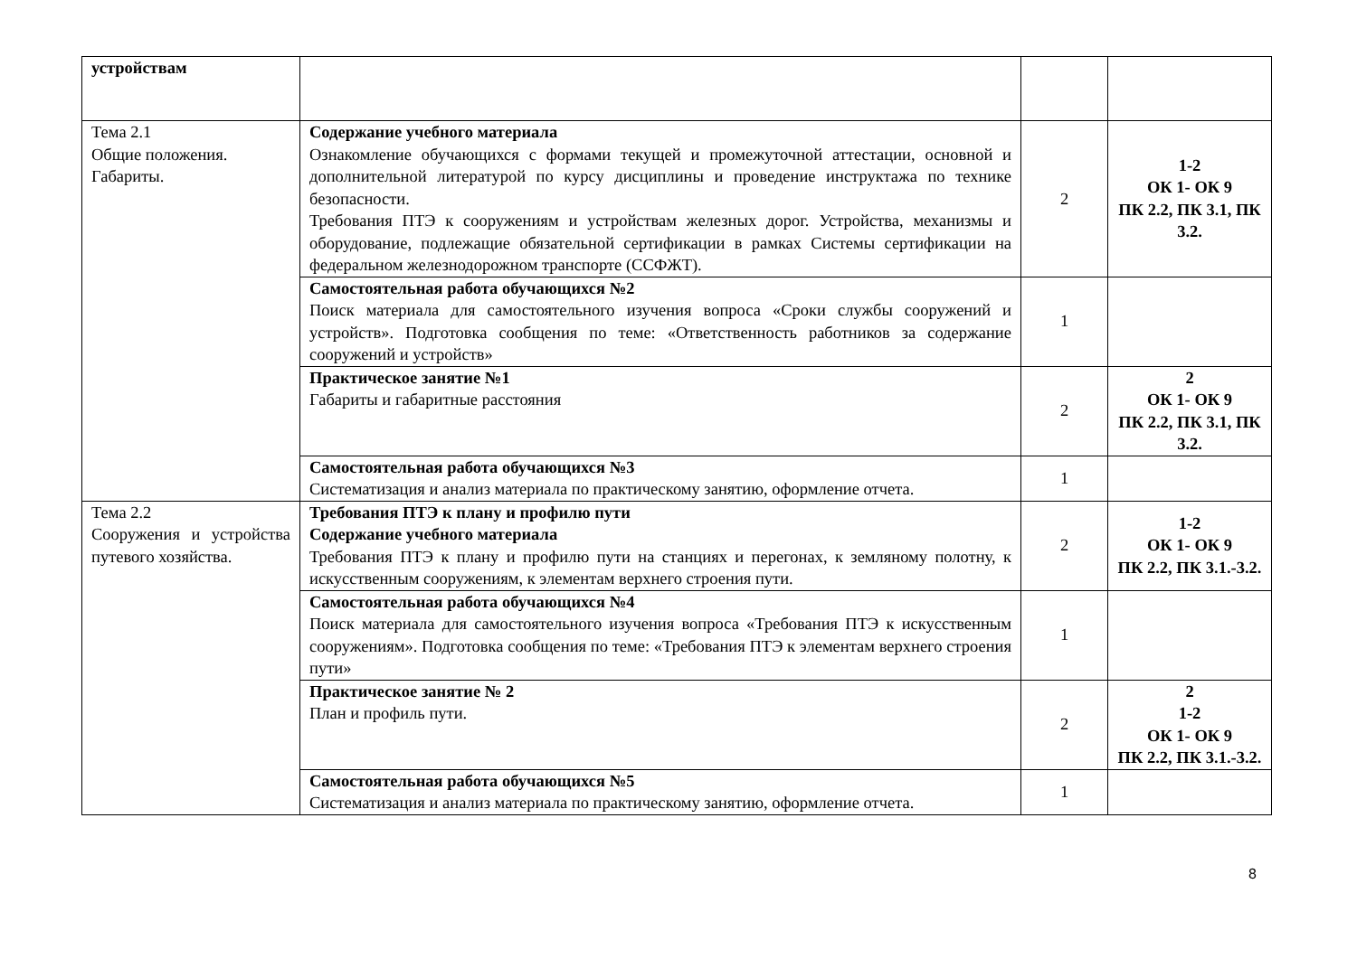| устройствам | | | |
| Тема 2.1 Общие положения. Габариты. | Содержание учебного материала Ознакомление обучающихся с формами текущей и промежуточной аттестации, основной и дополнительной литературой по курсу дисциплины и проведение инструктажа по технике безопасности. Требования ПТЭ к сооружениям и устройствам железных дорог. Устройства, механизмы и оборудование, подлежащие обязательной сертификации в рамках Системы сертификации на федеральном железнодорожном транспорте (ССФЖТ). | 2 | 1-2 ОК 1- ОК 9 ПК 2.2, ПК 3.1, ПК 3.2. |
| | Самостоятельная работа обучающихся №2 Поиск материала для самостоятельного изучения вопроса «Сроки службы сооружений и устройств». Подготовка сообщения по теме: «Ответственность работников за содержание сооружений и устройств» | 1 | |
| | Практическое занятие №1 Габариты и габаритные расстояния | 2 | 2 ОК 1- ОК 9 ПК 2.2, ПК 3.1, ПК 3.2. |
| | Самостоятельная работа обучающихся №3 Систематизация и анализ материала по практическому занятию, оформление отчета. | 1 | |
| Тема 2.2 Сооружения и устройства путевого хозяйства. | Требования ПТЭ к плану и профилю пути Содержание учебного материала Требования ПТЭ к плану и профилю пути на станциях и перегонах, к земляному полотну, к искусственным сооружениям, к элементам верхнего строения пути. | 2 | 1-2 ОК 1- ОК 9 ПК 2.2, ПК 3.1.-3.2. |
| | Самостоятельная работа обучающихся №4 Поиск материала для самостоятельного изучения вопроса «Требования ПТЭ к искусственным сооружениям». Подготовка сообщения по теме: «Требования ПТЭ к элементам верхнего строения пути» | 1 | |
| | Практическое занятие № 2 План и профиль пути. | 2 | 2 1-2 ОК 1- ОК 9 ПК 2.2, ПК 3.1.-3.2. |
| | Самостоятельная работа обучающихся №5 Систематизация и анализ материала по практическому занятию, оформление отчета. | 1 | |
8